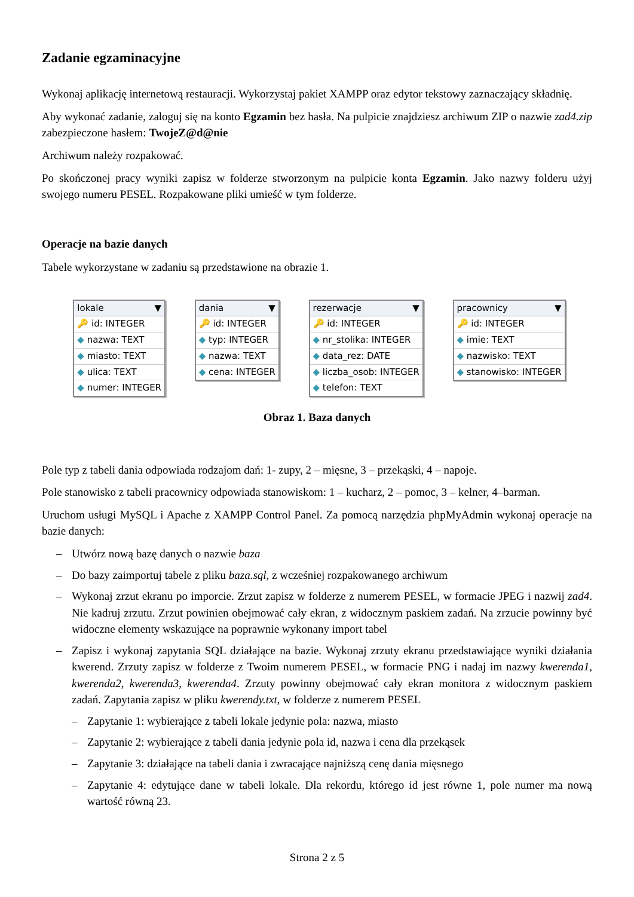Zadanie egzaminacyjne
Wykonaj aplikację internetową restauracji. Wykorzystaj pakiet XAMPP oraz edytor tekstowy zaznaczający składnię.
Aby wykonać zadanie, zaloguj się na konto Egzamin bez hasła. Na pulpicie znajdziesz archiwum ZIP o nazwie zad4.zip zabezpieczone hasłem: TwojeZ@d@nie
Archiwum należy rozpakować.
Po skończonej pracy wyniki zapisz w folderze stworzonym na pulpicie konta Egzamin. Jako nazwy folderu użyj swojego numeru PESEL. Rozpakowane pliki umieść w tym folderze.
Operacje na bazie danych
Tabele wykorzystane w zadaniu są przedstawione na obrazie 1.
lokale ▼
🔑 id: INTEGER
◆ nazwa: TEXT
◆ miasto: TEXT
◆ ulica: TEXT
◆ numer: INTEGER
dania ▼
🔑 id: INTEGER
◆ typ: INTEGER
◆ nazwa: TEXT
◆ cena: INTEGER
rezerwacje ▼
🔑 id: INTEGER
◆ nr_stolika: INTEGER
◆ data_rez: DATE
◆ liczba_osob: INTEGER
◆ telefon: TEXT
pracownicy ▼
🔑 id: INTEGER
◆ imie: TEXT
◆ nazwisko: TEXT
◆ stanowisko: INTEGER
Obraz 1. Baza danych
Pole typ z tabeli dania odpowiada rodzajom dań: 1- zupy, 2 – mięsne, 3 – przekąski, 4 – napoje.
Pole stanowisko z tabeli pracownicy odpowiada stanowiskom: 1 – kucharz, 2 – pomoc, 3 – kelner, 4–barman.
Uruchom usługi MySQL i Apache z XAMPP Control Panel. Za pomocą narzędzia phpMyAdmin wykonaj operacje na bazie danych:
– Utwórz nową bazę danych o nazwie baza
– Do bazy zaimportuj tabele z pliku baza.sql, z wcześniej rozpakowanego archiwum
– Wykonaj zrzut ekranu po imporcie. Zrzut zapisz w folderze z numerem PESEL, w formacie JPEG i nazwij zad4. Nie kadruj zrzutu. Zrzut powinien obejmować cały ekran, z widocznym paskiem zadań. Na zrzucie powinny być widoczne elementy wskazujące na poprawnie wykonany import tabel
– Zapisz i wykonaj zapytania SQL działające na bazie. Wykonaj zrzuty ekranu przedstawiające wyniki działania kwerend. Zrzuty zapisz w folderze z Twoim numerem PESEL, w formacie PNG i nadaj im nazwy kwerenda1, kwerenda2, kwerenda3, kwerenda4. Zrzuty powinny obejmować cały ekran monitora z widocznym paskiem zadań. Zapytania zapisz w pliku kwerendy.txt, w folderze z numerem PESEL
– Zapytanie 1: wybierające z tabeli lokale jedynie pola: nazwa, miasto
– Zapytanie 2: wybierające z tabeli dania jedynie pola id, nazwa i cena dla przekąsek
– Zapytanie 3: działające na tabeli dania i zwracające najniższą cenę dania mięsnego
– Zapytanie 4: edytujące dane w tabeli lokale. Dla rekordu, którego id jest równe 1, pole numer ma nową wartość równą 23.
Strona 2 z 5